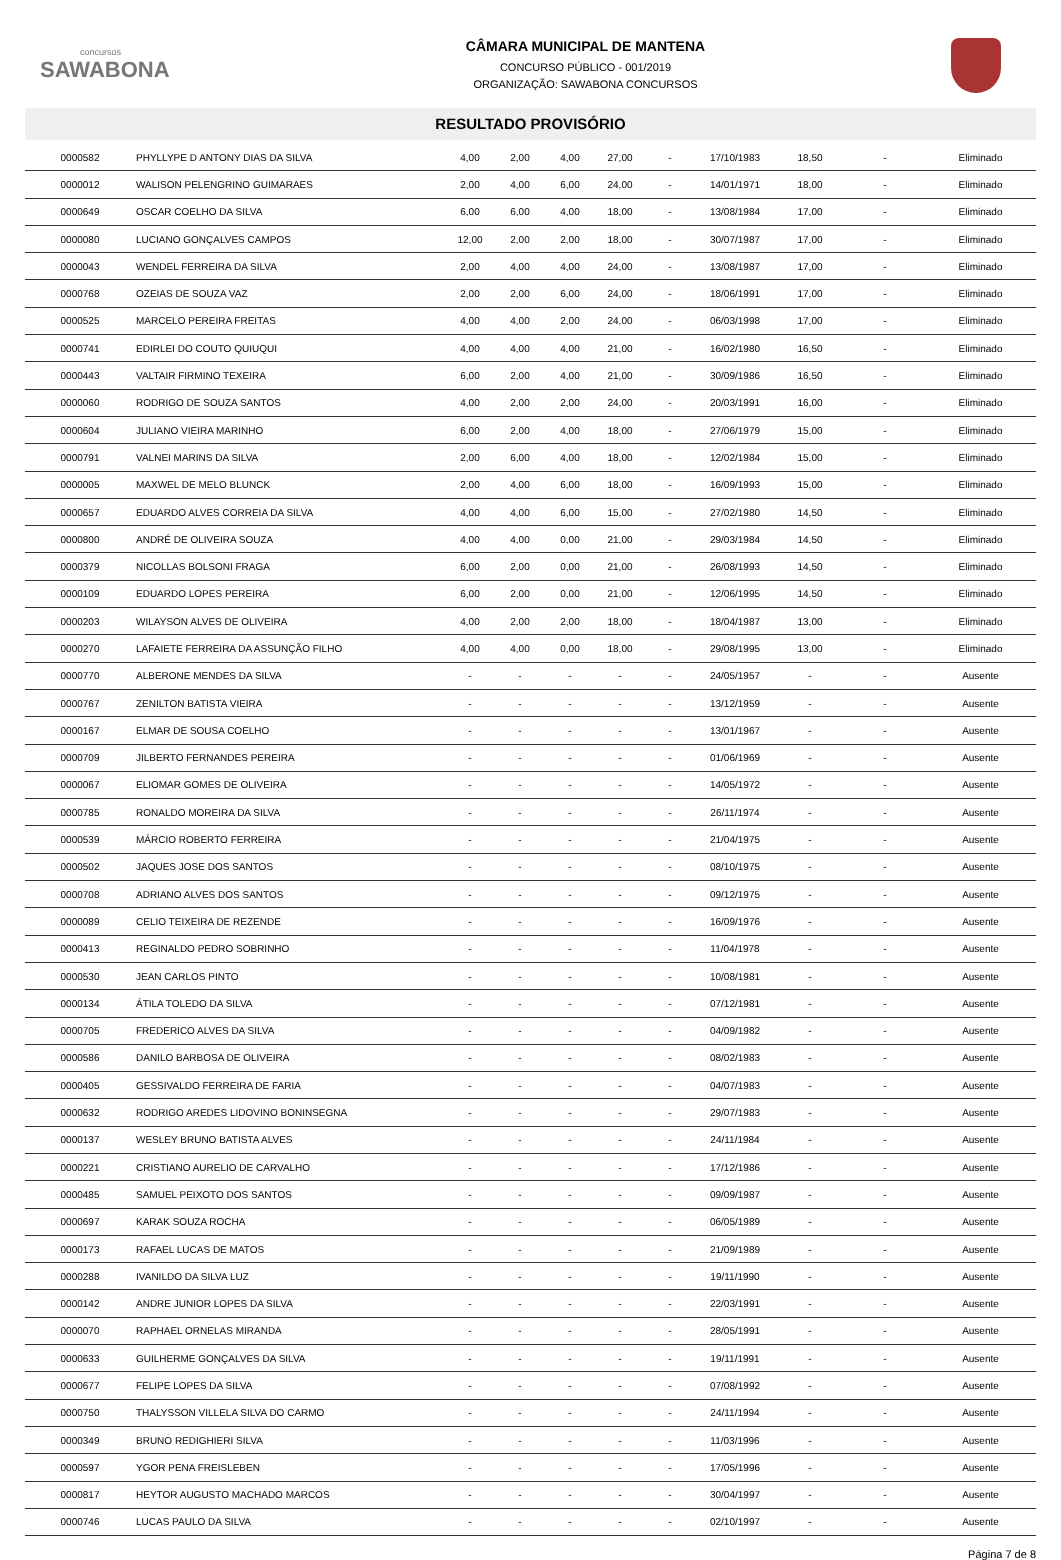concursos
SAWABONA
CÂMARA MUNICIPAL DE MANTENA
CONCURSO PÚBLICO - 001/2019
ORGANIZAÇÃO: SAWABONA CONCURSOS
RESULTADO PROVISÓRIO
| 0000582 | PHYLLYPE D ANTONY DIAS DA SILVA | 4,00 | 2,00 | 4,00 | 27,00 | - | 17/10/1983 | 18,50 | - | Eliminado |
| 0000012 | WALISON PELENGRINO GUIMARAES | 2,00 | 4,00 | 6,00 | 24,00 | - | 14/01/1971 | 18,00 | - | Eliminado |
| 0000649 | OSCAR COELHO DA SILVA | 6,00 | 6,00 | 4,00 | 18,00 | - | 13/08/1984 | 17,00 | - | Eliminado |
| 0000080 | LUCIANO GONÇALVES CAMPOS | 12,00 | 2,00 | 2,00 | 18,00 | - | 30/07/1987 | 17,00 | - | Eliminado |
| 0000043 | WENDEL FERREIRA DA SILVA | 2,00 | 4,00 | 4,00 | 24,00 | - | 13/08/1987 | 17,00 | - | Eliminado |
| 0000768 | OZEIAS DE SOUZA VAZ | 2,00 | 2,00 | 6,00 | 24,00 | - | 18/06/1991 | 17,00 | - | Eliminado |
| 0000525 | MARCELO PEREIRA FREITAS | 4,00 | 4,00 | 2,00 | 24,00 | - | 06/03/1998 | 17,00 | - | Eliminado |
| 0000741 | EDIRLEI DO COUTO QUIUQUI | 4,00 | 4,00 | 4,00 | 21,00 | - | 16/02/1980 | 16,50 | - | Eliminado |
| 0000443 | VALTAIR FIRMINO TEXEIRA | 6,00 | 2,00 | 4,00 | 21,00 | - | 30/09/1986 | 16,50 | - | Eliminado |
| 0000060 | RODRIGO DE SOUZA SANTOS | 4,00 | 2,00 | 2,00 | 24,00 | - | 20/03/1991 | 16,00 | - | Eliminado |
| 0000604 | JULIANO VIEIRA MARINHO | 6,00 | 2,00 | 4,00 | 18,00 | - | 27/06/1979 | 15,00 | - | Eliminado |
| 0000791 | VALNEI MARINS DA SILVA | 2,00 | 6,00 | 4,00 | 18,00 | - | 12/02/1984 | 15,00 | - | Eliminado |
| 0000005 | MAXWEL DE MELO BLUNCK | 2,00 | 4,00 | 6,00 | 18,00 | - | 16/09/1993 | 15,00 | - | Eliminado |
| 0000657 | EDUARDO ALVES CORREIA DA SILVA | 4,00 | 4,00 | 6,00 | 15,00 | - | 27/02/1980 | 14,50 | - | Eliminado |
| 0000800 | ANDRÉ DE OLIVEIRA SOUZA | 4,00 | 4,00 | 0,00 | 21,00 | - | 29/03/1984 | 14,50 | - | Eliminado |
| 0000379 | NICOLLAS BOLSONI FRAGA | 6,00 | 2,00 | 0,00 | 21,00 | - | 26/08/1993 | 14,50 | - | Eliminado |
| 0000109 | EDUARDO LOPES PEREIRA | 6,00 | 2,00 | 0,00 | 21,00 | - | 12/06/1995 | 14,50 | - | Eliminado |
| 0000203 | WILAYSON ALVES DE OLIVEIRA | 4,00 | 2,00 | 2,00 | 18,00 | - | 18/04/1987 | 13,00 | - | Eliminado |
| 0000270 | LAFAIETE FERREIRA DA ASSUNÇÃO FILHO | 4,00 | 4,00 | 0,00 | 18,00 | - | 29/08/1995 | 13,00 | - | Eliminado |
| 0000770 | ALBERONE MENDES DA SILVA | - | - | - | - | - | 24/05/1957 | - | - | Ausente |
| 0000767 | ZENILTON BATISTA VIEIRA | - | - | - | - | - | 13/12/1959 | - | - | Ausente |
| 0000167 | ELMAR DE SOUSA COELHO | - | - | - | - | - | 13/01/1967 | - | - | Ausente |
| 0000709 | JILBERTO FERNANDES PEREIRA | - | - | - | - | - | 01/06/1969 | - | - | Ausente |
| 0000067 | ELIOMAR GOMES DE OLIVEIRA | - | - | - | - | - | 14/05/1972 | - | - | Ausente |
| 0000785 | RONALDO MOREIRA DA SILVA | - | - | - | - | - | 26/11/1974 | - | - | Ausente |
| 0000539 | MÁRCIO ROBERTO FERREIRA | - | - | - | - | - | 21/04/1975 | - | - | Ausente |
| 0000502 | JAQUES JOSE DOS SANTOS | - | - | - | - | - | 08/10/1975 | - | - | Ausente |
| 0000708 | ADRIANO ALVES DOS SANTOS | - | - | - | - | - | 09/12/1975 | - | - | Ausente |
| 0000089 | CELIO TEIXEIRA DE REZENDE | - | - | - | - | - | 16/09/1976 | - | - | Ausente |
| 0000413 | REGINALDO PEDRO SOBRINHO | - | - | - | - | - | 11/04/1978 | - | - | Ausente |
| 0000530 | JEAN CARLOS PINTO | - | - | - | - | - | 10/08/1981 | - | - | Ausente |
| 0000134 | ÁTILA TOLEDO DA SILVA | - | - | - | - | - | 07/12/1981 | - | - | Ausente |
| 0000705 | FREDERICO ALVES DA SILVA | - | - | - | - | - | 04/09/1982 | - | - | Ausente |
| 0000586 | DANILO BARBOSA DE OLIVEIRA | - | - | - | - | - | 08/02/1983 | - | - | Ausente |
| 0000405 | GESSIVALDO FERREIRA DE FARIA | - | - | - | - | - | 04/07/1983 | - | - | Ausente |
| 0000632 | RODRIGO AREDES LIDOVINO BONINSEGNA | - | - | - | - | - | 29/07/1983 | - | - | Ausente |
| 0000137 | WESLEY BRUNO BATISTA ALVES | - | - | - | - | - | 24/11/1984 | - | - | Ausente |
| 0000221 | CRISTIANO AURELIO DE CARVALHO | - | - | - | - | - | 17/12/1986 | - | - | Ausente |
| 0000485 | SAMUEL PEIXOTO DOS SANTOS | - | - | - | - | - | 09/09/1987 | - | - | Ausente |
| 0000697 | KARAK SOUZA ROCHA | - | - | - | - | - | 06/05/1989 | - | - | Ausente |
| 0000173 | RAFAEL LUCAS DE MATOS | - | - | - | - | - | 21/09/1989 | - | - | Ausente |
| 0000288 | IVANILDO DA SILVA LUZ | - | - | - | - | - | 19/11/1990 | - | - | Ausente |
| 0000142 | ANDRE JUNIOR LOPES DA SILVA | - | - | - | - | - | 22/03/1991 | - | - | Ausente |
| 0000070 | RAPHAEL ORNELAS MIRANDA | - | - | - | - | - | 28/05/1991 | - | - | Ausente |
| 0000633 | GUILHERME GONÇALVES DA SILVA | - | - | - | - | - | 19/11/1991 | - | - | Ausente |
| 0000677 | FELIPE LOPES DA SILVA | - | - | - | - | - | 07/08/1992 | - | - | Ausente |
| 0000750 | THALYSSON VILLELA SILVA DO CARMO | - | - | - | - | - | 24/11/1994 | - | - | Ausente |
| 0000349 | BRUNO REDIGHIERI SILVA | - | - | - | - | - | 11/03/1996 | - | - | Ausente |
| 0000597 | YGOR PENA FREISLEBEN | - | - | - | - | - | 17/05/1996 | - | - | Ausente |
| 0000817 | HEYTOR AUGUSTO MACHADO MARCOS | - | - | - | - | - | 30/04/1997 | - | - | Ausente |
| 0000746 | LUCAS PAULO DA SILVA | - | - | - | - | - | 02/10/1997 | - | - | Ausente |
Página 7 de 8